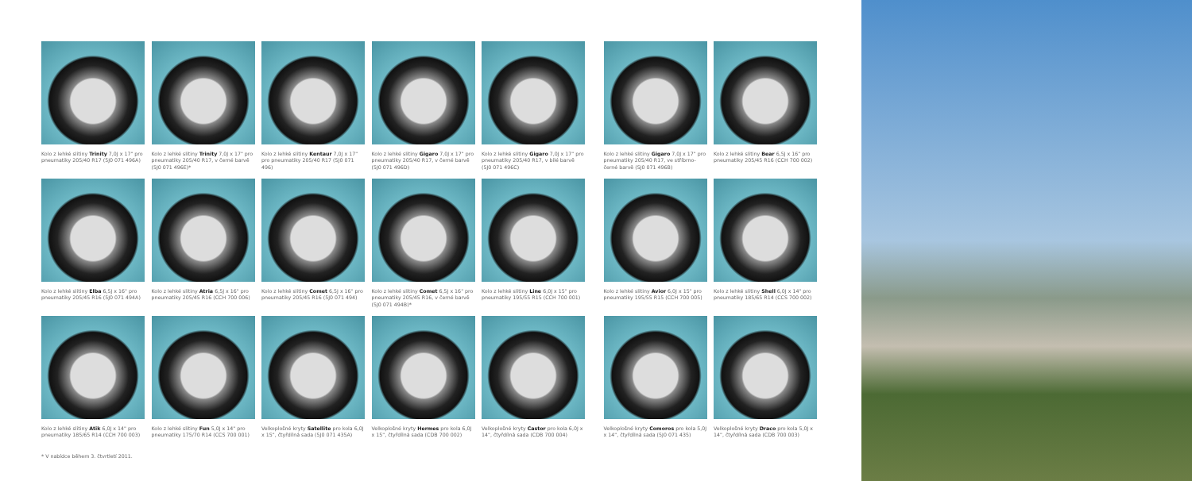Kolo z lehké slitiny Trinity 7,0J x 17" pro pneumatiky 205/40 R17 (5J0 071 496A)
Kolo z lehké slitiny Trinity 7,0J x 17" pro pneumatiky 205/40 R17, v černé barvě (5J0 071 496E)*
Kolo z lehké slitiny Kentaur 7,0J x 17" pro pneumatiky 205/40 R17 (5J0 071 496)
Kolo z lehké slitiny Gigaro 7,0J x 17" pro pneumatiky 205/40 R17, v černé barvě (5J0 071 496D)
Kolo z lehké slitiny Gigaro 7,0J x 17" pro pneumatiky 205/40 R17, v bílé barvě (5J0 071 496C)
Kolo z lehké slitiny Gigaro 7,0J x 17" pro pneumatiky 205/40 R17, ve stříbrno-černé barvě (5J0 071 496B)
Kolo z lehké slitiny Bear 6,5J x 16" pro pneumatiky 205/45 R16 (CCH 700 002)
Kolo z lehké slitiny Elba 6,5J x 16" pro pneumatiky 205/45 R16 (5J0 071 494A)
Kolo z lehké slitiny Atria 6,5J x 16" pro pneumatiky 205/45 R16 (CCH 700 006)
Kolo z lehké slitiny Comet 6,5J x 16" pro pneumatiky 205/45 R16 (5J0 071 494)
Kolo z lehké slitiny Comet 6,5J x 16" pro pneumatiky 205/45 R16, v černé barvě (5J0 071 494B)*
Kolo z lehké slitiny Line 6,0J x 15" pro pneumatiky 195/55 R15 (CCH 700 001)
Kolo z lehké slitiny Avior 6,0J x 15" pro pneumatiky 195/55 R15 (CCH 700 005)
Kolo z lehké slitiny Shell 6,0J x 14" pro pneumatiky 185/65 R14 (CCS 700 002)
Kolo z lehké slitiny Atik 6,0J x 14" pro pneumatiky 185/65 R14 (CCH 700 003)
Kolo z lehké slitiny Fun 5,0J x 14" pro pneumatiky 175/70 R14 (CCS 700 001)
Velkoplošné kryty Satellite pro kola 6,0J x 15", čtyřdílná sada (5J0 071 435A)
Velkoplošné kryty Hermes pro kola 6,0J x 15", čtyřdílná sada (CDB 700 002)
Velkoplošné kryty Castor pro kola 6,0J x 14", čtyřdílná sada (CDB 700 004)
Velkoplošné kryty Comoros pro kola 5,0J x 14", čtyřdílná sada (5J0 071 435)
Velkoplošné kryty Draco pro kola 5,0J x 14", čtyřdílná sada (CDB 700 003)
* V nabídce během 3. čtvrtletí 2011.